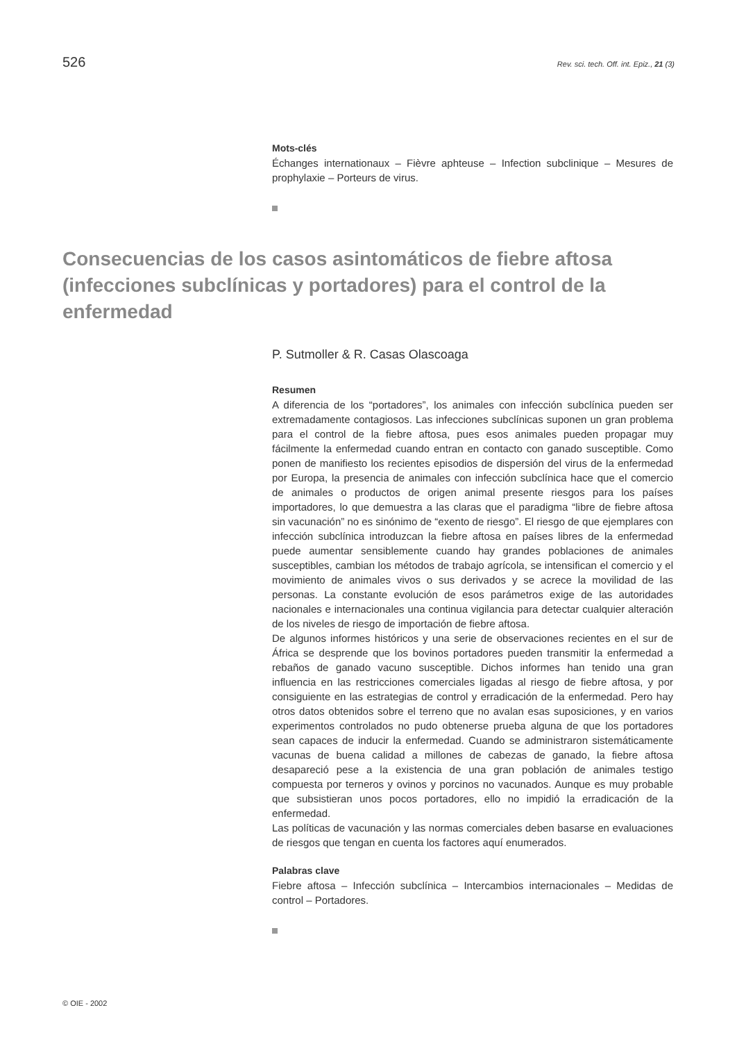526 Rev. sci. tech. Off. int. Epiz., 21 (3)
Mots-clés
Échanges internationaux – Fièvre aphteuse – Infection subclinique – Mesures de prophylaxie – Porteurs de virus.
Consecuencias de los casos asintomáticos de fiebre aftosa (infecciones subclínicas y portadores) para el control de la enfermedad
P. Sutmoller & R. Casas Olascoaga
Resumen
A diferencia de los “portadores”, los animales con infección subclínica pueden ser extremadamente contagiosos. Las infecciones subclínicas suponen un gran problema para el control de la fiebre aftosa, pues esos animales pueden propagar muy fácilmente la enfermedad cuando entran en contacto con ganado susceptible. Como ponen de manifiesto los recientes episodios de dispersión del virus de la enfermedad por Europa, la presencia de animales con infección subclínica hace que el comercio de animales o productos de origen animal presente riesgos para los países importadores, lo que demuestra a las claras que el paradigma “libre de fiebre aftosa sin vacunación” no es sinónimo de “exento de riesgo”. El riesgo de que ejemplares con infección subclínica introduzcan la fiebre aftosa en países libres de la enfermedad puede aumentar sensiblemente cuando hay grandes poblaciones de animales susceptibles, cambian los métodos de trabajo agrícola, se intensifican el comercio y el movimiento de animales vivos o sus derivados y se acrece la movilidad de las personas. La constante evolución de esos parámetros exige de las autoridades nacionales e internacionales una continua vigilancia para detectar cualquier alteración de los niveles de riesgo de importación de fiebre aftosa.
De algunos informes históricos y una serie de observaciones recientes en el sur de África se desprende que los bovinos portadores pueden transmitir la enfermedad a rebaños de ganado vacuno susceptible. Dichos informes han tenido una gran influencia en las restricciones comerciales ligadas al riesgo de fiebre aftosa, y por consiguiente en las estrategias de control y erradicación de la enfermedad. Pero hay otros datos obtenidos sobre el terreno que no avalan esas suposiciones, y en varios experimentos controlados no pudo obtenerse prueba alguna de que los portadores sean capaces de inducir la enfermedad. Cuando se administraron sistemáticamente vacunas de buena calidad a millones de cabezas de ganado, la fiebre aftosa desapareció pese a la existencia de una gran población de animales testigo compuesta por terneros y ovinos y porcinos no vacunados. Aunque es muy probable que subsistieran unos pocos portadores, ello no impidió la erradicación de la enfermedad.
Las políticas de vacunación y las normas comerciales deben basarse en evaluaciones de riesgos que tengan en cuenta los factores aquí enumerados.
Palabras clave
Fiebre aftosa – Infección subclínica – Intercambios internacionales – Medidas de control – Portadores.
© OIE - 2002